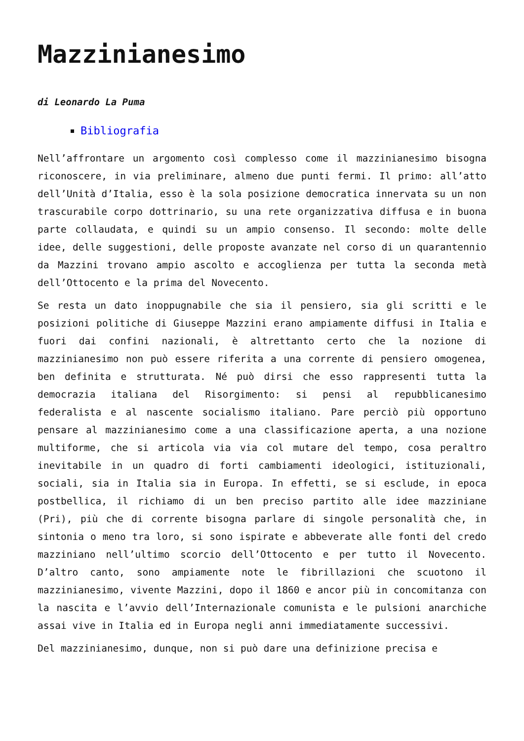Mazzinianesimo
di Leonardo La Puma
Bibliografia
Nell’affrontare un argomento così complesso come il mazzinianesimo bisogna riconoscere, in via preliminare, almeno due punti fermi. Il primo: all’atto dell’Unità d’Italia, esso è la sola posizione democratica innervata su un non trascurabile corpo dottrinario, su una rete organizzativa diffusa e in buona parte collaudata, e quindi su un ampio consenso. Il secondo: molte delle idee, delle suggestioni, delle proposte avanzate nel corso di un quarantennio da Mazzini trovano ampio ascolto e accoglienza per tutta la seconda metà dell’Ottocento e la prima del Novecento.
Se resta un dato inoppugnabile che sia il pensiero, sia gli scritti e le posizioni politiche di Giuseppe Mazzini erano ampiamente diffusi in Italia e fuori dai confini nazionali, è altrettanto certo che la nozione di mazzinianesimo non può essere riferita a una corrente di pensiero omogenea, ben definita e strutturata. Né può dirsi che esso rappresenti tutta la democrazia italiana del Risorgimento: si pensi al repubblicanesimo federalista e al nascente socialismo italiano. Pare perciò più opportuno pensare al mazzinianesimo come a una classificazione aperta, a una nozione multiforme, che si articola via via col mutare del tempo, cosa peraltro inevitabile in un quadro di forti cambiamenti ideologici, istituzionali, sociali, sia in Italia sia in Europa. In effetti, se si esclude, in epoca postbellica, il richiamo di un ben preciso partito alle idee mazziniane (Pri), più che di corrente bisogna parlare di singole personalità che, in sintonia o meno tra loro, si sono ispirate e abbeverate alle fonti del credo mazziniano nell’ultimo scorcio dell’Ottocento e per tutto il Novecento. D’altro canto, sono ampiamente note le fibrillazioni che scuotono il mazzinianesimo, vivente Mazzini, dopo il 1860 e ancor più in concomitanza con la nascita e l’avvio dell’Internazionale comunista e le pulsioni anarchiche assai vive in Italia ed in Europa negli anni immediatamente successivi.
Del mazzinianesimo, dunque, non si può dare una definizione precisa e